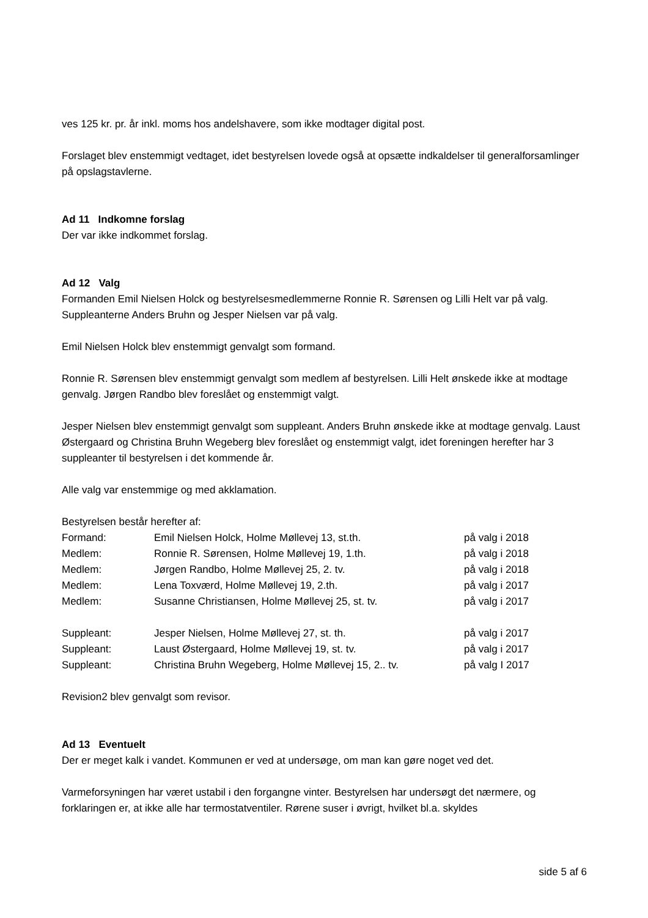ves 125 kr. pr. år inkl. moms hos andelshavere, som ikke modtager digital post.
Forslaget blev enstemmigt vedtaget, idet bestyrelsen lovede også at opsætte indkaldelser til generalforsamlinger på opslagstavlerne.
Ad 11 Indkomne forslag
Der var ikke indkommet forslag.
Ad 12 Valg
Formanden Emil Nielsen Holck og bestyrelsesmedlemmerne Ronnie R. Sørensen og Lilli Helt var på valg. Suppleanterne Anders Bruhn og Jesper Nielsen var på valg.
Emil Nielsen Holck blev enstemmigt genvalgt som formand.
Ronnie R. Sørensen blev enstemmigt genvalgt som medlem af bestyrelsen. Lilli Helt ønskede ikke at modtage genvalg. Jørgen Randbo blev foreslået og enstemmigt valgt.
Jesper Nielsen blev enstemmigt genvalgt som suppleant. Anders Bruhn ønskede ikke at modtage genvalg. Laust Østergaard og Christina Bruhn Wegeberg blev foreslået og enstemmigt valgt, idet foreningen herefter har 3 suppleanter til bestyrelsen i det kommende år.
Alle valg var enstemmige og med akklamation.
Bestyrelsen består herefter af:
| Formand: | Emil Nielsen Holck, Holme Møllevej 13, st.th. | på valg i 2018 |
| Medlem: | Ronnie R. Sørensen, Holme Møllevej 19, 1.th. | på valg i 2018 |
| Medlem: | Jørgen Randbo, Holme Møllevej 25, 2. tv. | på valg i 2018 |
| Medlem: | Lena Toxværd, Holme Møllevej 19, 2.th. | på valg i 2017 |
| Medlem: | Susanne Christiansen, Holme Møllevej 25, st. tv. | på valg i 2017 |
| Suppleant: | Jesper Nielsen, Holme Møllevej 27, st. th. | på valg i 2017 |
| Suppleant: | Laust Østergaard, Holme Møllevej 19, st. tv. | på valg i 2017 |
| Suppleant: | Christina Bruhn Wegeberg, Holme Møllevej 15, 2.. tv. | på valg I 2017 |
Revision2 blev genvalgt som revisor.
Ad 13 Eventuelt
Der er meget kalk i vandet. Kommunen er ved at undersøge, om man kan gøre noget ved det.
Varmeforsyningen har været ustabil i den forgangne vinter. Bestyrelsen har undersøgt det nærmere, og forklaringen er, at ikke alle har termostatventiler. Rørene suser i øvrigt, hvilket bl.a. skyldes
side 5 af 6